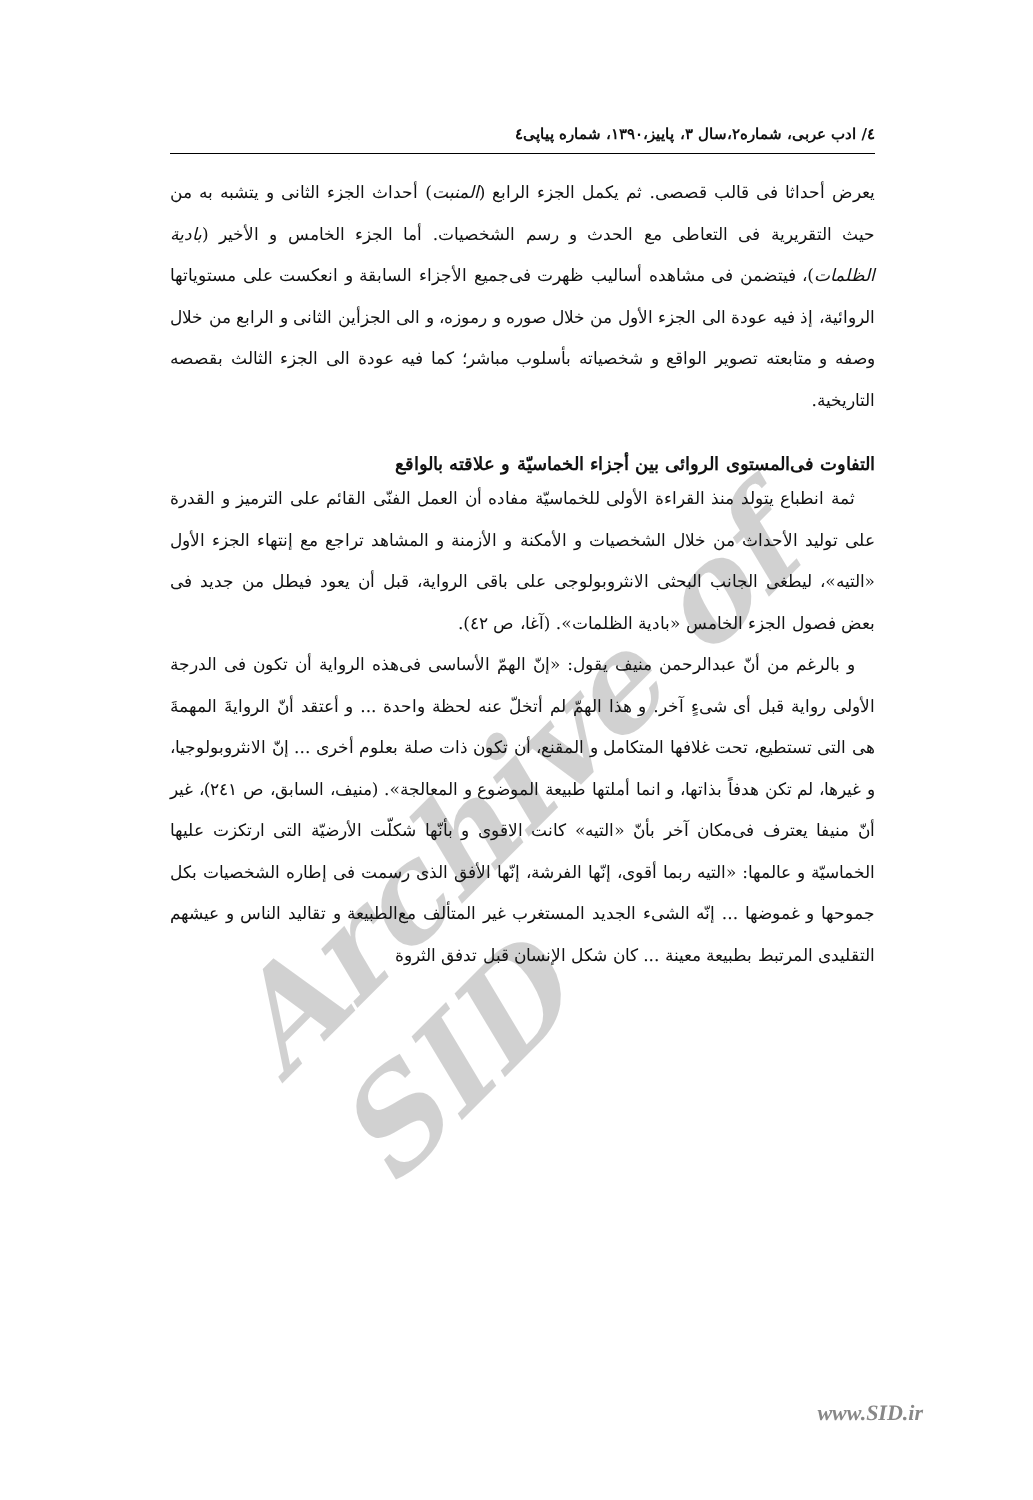Archive of SID
٤/ ادب عربی، شماره۲،سال ۳، پاییز،۱۳۹۰، شماره پیاپی٤
يعرض أحداثا فى قالب قصصى. ثم يكمل الجزء الرابع (المنبت) أحداث الجزء الثانى و يتشبه به من حيث التقريرية فى التعاطى مع الحدث و رسم الشخصيات. أما الجزء الخامس و الأخير (بادية الظلمات)، فيتضمن فى مشاهده أساليب ظهرت فى‌جميع الأجزاء السابقة و انعكست على مستوياتها الروائية، إذ فيه عودة الى الجزء الأول من خلال صوره و رموزه، و الى الجزأين الثانى و الرابع من خلال وصفه و متابعته تصوير الواقع و شخصياته بأسلوب مباشر؛ كما فيه عودة الى الجزء الثالث بقصصه التاريخية.
التفاوت فى‌المستوى الروائى بين أجزاء الخماسيّة و علاقته بالواقع
ثمة انطباع يتولد منذ القراءة الأولى للخماسيّة مفاده أن العمل الفنّى القائم على الترميز و القدرة على توليد الأحداث من خلال الشخصيات و الأمكنة و الأزمنة و المشاهد تراجع مع إنتهاء الجزء الأول «التيه»، ليطغى الجانب البحثى الانثروبولوجى على باقى الرواية، قبل أن يعود فيطل من جديد فى بعض فصول الجزء الخامس «بادية الظلمات». (آغا، ص ٤٢).
و بالرغم من أنّ عبدالرحمن منيف يقول: «إنّ الهمّ الأساسى فى‌هذه الرواية أن تكون فى الدرجة الأولى رواية قبل أى شىءٍ آخر. و هذا الهمّ لم أتخلّ عنه لحظة واحدة ... و أعتقد أنّ الروايةَ المهمةَ هى التى تستطيع، تحت غلافها المتكامل و المقنع، أن تكون ذات صلة بعلوم أخرى ... إنّ الانثروبولوجيا، و غيرها، لم تكن هدفاً بذاتها، و انما أملتها طبيعة الموضوع و المعالجة». (منيف، السابق، ص ٢٤١)، غير أنّ منيفا يعترف فى‌مكان آخر بأنّ «التيه» كانت الاقوى و بأنّها شكلّت الأرضيّة التى ارتكزت عليها الخماسيّة و عالمها: «التيه ربما أقوى، إنّها الفرشة، إنّها الأفق الذى رسمت فى إطاره الشخصيات بكل جموحها و غموضها ... إنّه الشىء الجديد المستغرب غير المتألف مع‌الطبيعة و تقاليد الناس و عيشهم التقليدى المرتبط بطبيعة معينة ... كان شكل الإنسان قبل تدفق الثروة
www.SID.ir